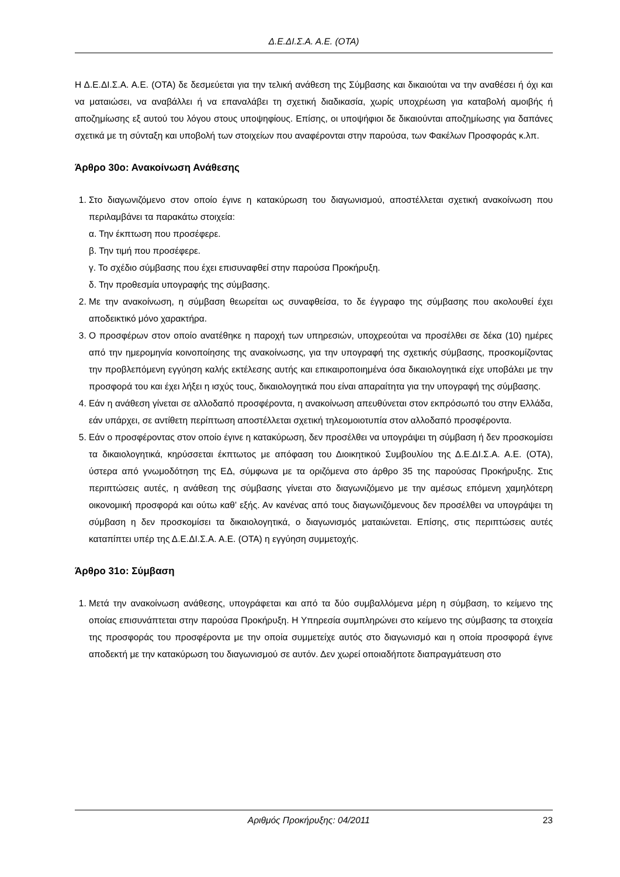Δ.Ε.ΔΙ.Σ.Α. Α.Ε. (ΟΤΑ)
Η Δ.Ε.ΔΙ.Σ.Α. Α.Ε. (ΟΤΑ) δε δεσμεύεται για την τελική ανάθεση της Σύμβασης και δικαιούται να την αναθέσει ή όχι και να ματαιώσει, να αναβάλλει ή να επαναλάβει τη σχετική διαδικασία, χωρίς υποχρέωση για καταβολή αμοιβής ή αποζημίωσης εξ αυτού του λόγου στους υποψηφίους. Επίσης, οι υποψήφιοι δε δικαιούνται αποζημίωσης για δαπάνες σχετικά με τη σύνταξη και υποβολή των στοιχείων που αναφέρονται στην παρούσα, των Φακέλων Προσφοράς κ.λπ.
Άρθρο 30ο: Ανακοίνωση Ανάθεσης
1. Στο διαγωνιζόμενο στον οποίο έγινε η κατακύρωση του διαγωνισμού, αποστέλλεται σχετική ανακοίνωση που περιλαμβάνει τα παρακάτω στοιχεία:
α. Την έκπτωση που προσέφερε.
β. Την τιμή που προσέφερε.
γ. Το σχέδιο σύμβασης που έχει επισυναφθεί στην παρούσα Προκήρυξη.
δ. Την προθεσμία υπογραφής της σύμβασης.
2. Με την ανακοίνωση, η σύμβαση θεωρείται ως συναφθείσα, το δε έγγραφο της σύμβασης που ακολουθεί έχει αποδεικτικό μόνο χαρακτήρα.
3. Ο προσφέρων στον οποίο ανατέθηκε η παροχή των υπηρεσιών, υποχρεούται να προσέλθει σε δέκα (10) ημέρες από την ημερομηνία κοινοποίησης της ανακοίνωσης, για την υπογραφή της σχετικής σύμβασης, προσκομίζοντας την προβλεπόμενη εγγύηση καλής εκτέλεσης αυτής και επικαιροποιημένα όσα δικαιολογητικά είχε υποβάλει με την προσφορά του και έχει λήξει η ισχύς τους, δικαιολογητικά που είναι απαραίτητα για την υπογραφή της σύμβασης.
4. Εάν η ανάθεση γίνεται σε αλλοδαπό προσφέροντα, η ανακοίνωση απευθύνεται στον εκπρόσωπό του στην Ελλάδα, εάν υπάρχει, σε αντίθετη περίπτωση αποστέλλεται σχετική τηλεομοιοτυπία στον αλλοδαπό προσφέροντα.
5. Εάν ο προσφέροντας στον οποίο έγινε η κατακύρωση, δεν προσέλθει να υπογράψει τη σύμβαση ή δεν προσκομίσει τα δικαιολογητικά, κηρύσσεται έκπτωτος με απόφαση του Διοικητικού Συμβουλίου της Δ.Ε.ΔΙ.Σ.Α. Α.Ε. (ΟΤΑ), ύστερα από γνωμοδότηση της ΕΔ, σύμφωνα με τα οριζόμενα στο άρθρο 35 της παρούσας Προκήρυξης. Στις περιπτώσεις αυτές, η ανάθεση της σύμβασης γίνεται στο διαγωνιζόμενο με την αμέσως επόμενη χαμηλότερη οικονομική προσφορά και ούτω καθ’ εξής. Αν κανένας από τους διαγωνιζόμενους δεν προσέλθει να υπογράψει τη σύμβαση η δεν προσκομίσει τα δικαιολογητικά, ο διαγωνισμός ματαιώνεται. Επίσης, στις περιπτώσεις αυτές καταπίπτει υπέρ της Δ.Ε.ΔΙ.Σ.Α. Α.Ε. (ΟΤΑ) η εγγύηση συμμετοχής.
Άρθρο 31ο: Σύμβαση
1. Μετά την ανακοίνωση ανάθεσης, υπογράφεται και από τα δύο συμβαλλόμενα μέρη η σύμβαση, το κείμενο της οποίας επισυνάπτεται στην παρούσα Προκήρυξη. Η Υπηρεσία συμπληρώνει στο κείμενο της σύμβασης τα στοιχεία της προσφοράς του προσφέροντα με την οποία συμμετείχε αυτός στο διαγωνισμό και η οποία προσφορά έγινε αποδεκτή με την κατακύρωση του διαγωνισμού σε αυτόν. Δεν χωρεί οποιαδήποτε διαπραγμάτευση στο
Αριθμός Προκήρυξης: 04/2011 23